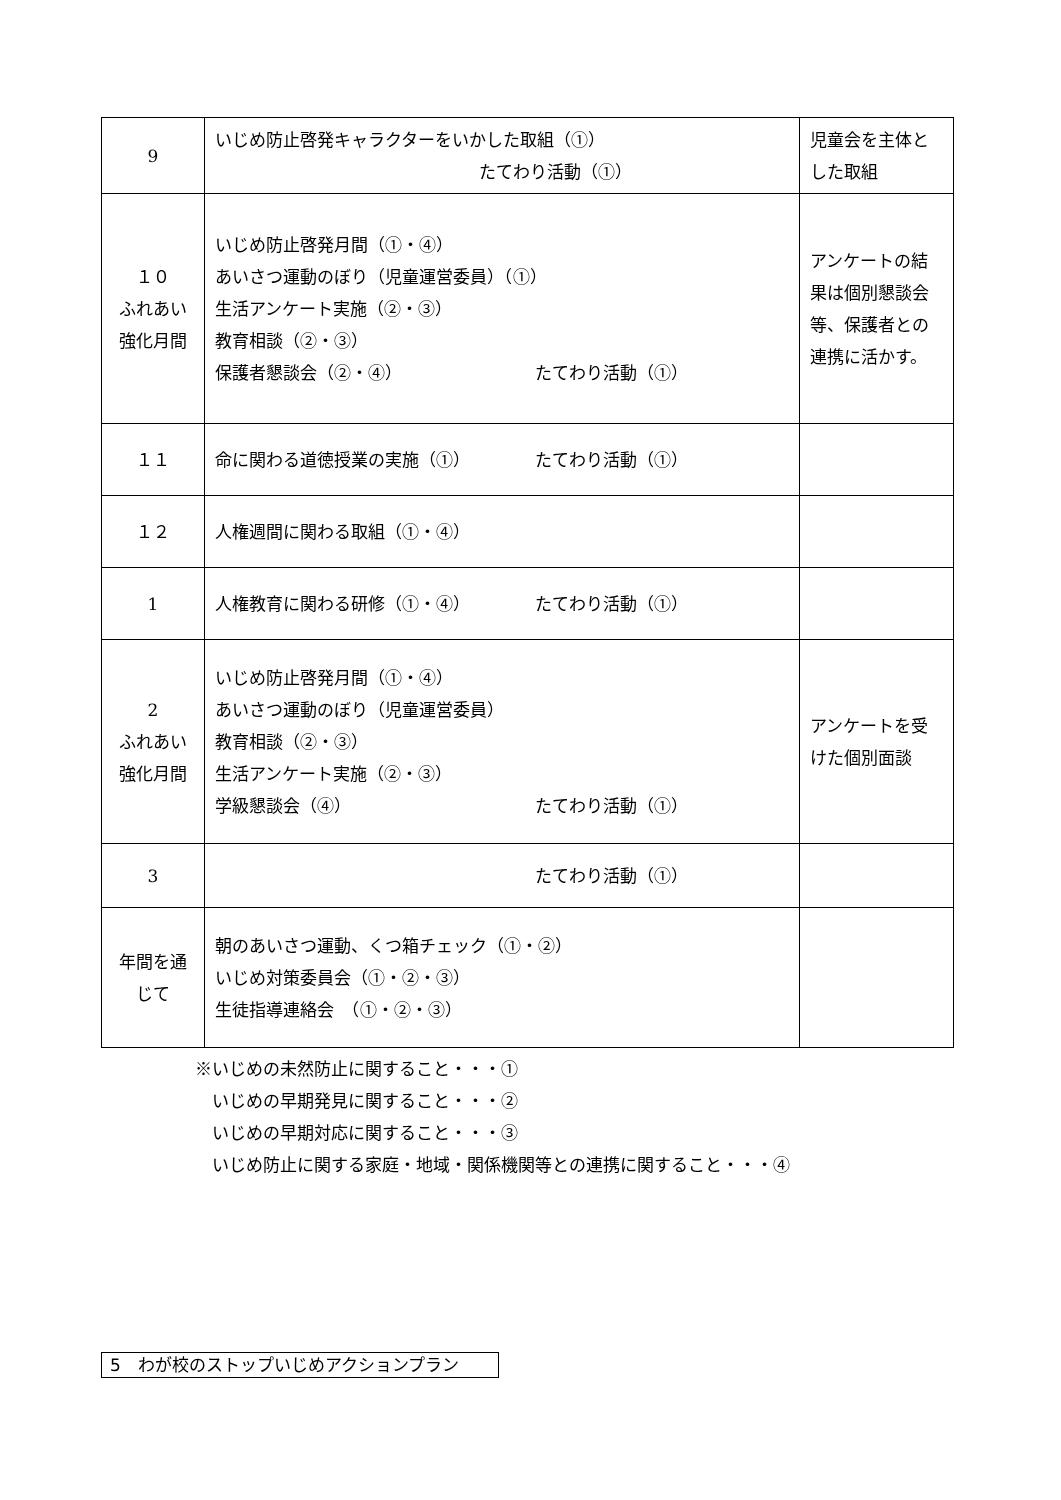| 9 | いじめ防止啓発キャラクターをいかした取組（①） たてわり活動（①） | 児童会を主体と した取組 |
| １０ ふれあい 強化月間 | いじめ防止啓発月間（①・④） あいさつ運動のぼり（児童運営委員）（①） 生活アンケート実施（②・③） 教育相談（②・③） 保護者懇談会（②・④） たてわり活動（①） | アンケートの結 果は個別懇談会 等、保護者との 連携に活かす。 |
| １１ | 命に関わる道徳授業の実施（①） たてわり活動（①） | |
| １２ | 人権週間に関わる取組（①・④） | |
| 1 | 人権教育に関わる研修（①・④） たてわり活動（①） | |
| 2 ふれあい 強化月間 | いじめ防止啓発月間（①・④） あいさつ運動のぼり（児童運営委員） 教育相談（②・③） 生活アンケート実施（②・③） 学級懇談会（④） たてわり活動（①） | アンケートを受 けた個別面談 |
| 3 | たてわり活動（①） | |
| 年間を通 じて | 朝のあいさつ運動、くつ箱チェック（①・②） いじめ対策委員会（①・②・③） 生徒指導連絡会 （①・②・③） | |
※いじめの未然防止に関すること・・・①
　いじめの早期発見に関すること・・・②
　いじめの早期対応に関すること・・・③
　いじめ防止に関する家庭・地域・関係機関等との連携に関すること・・・④
5　わが校のストップいじめアクションプラン